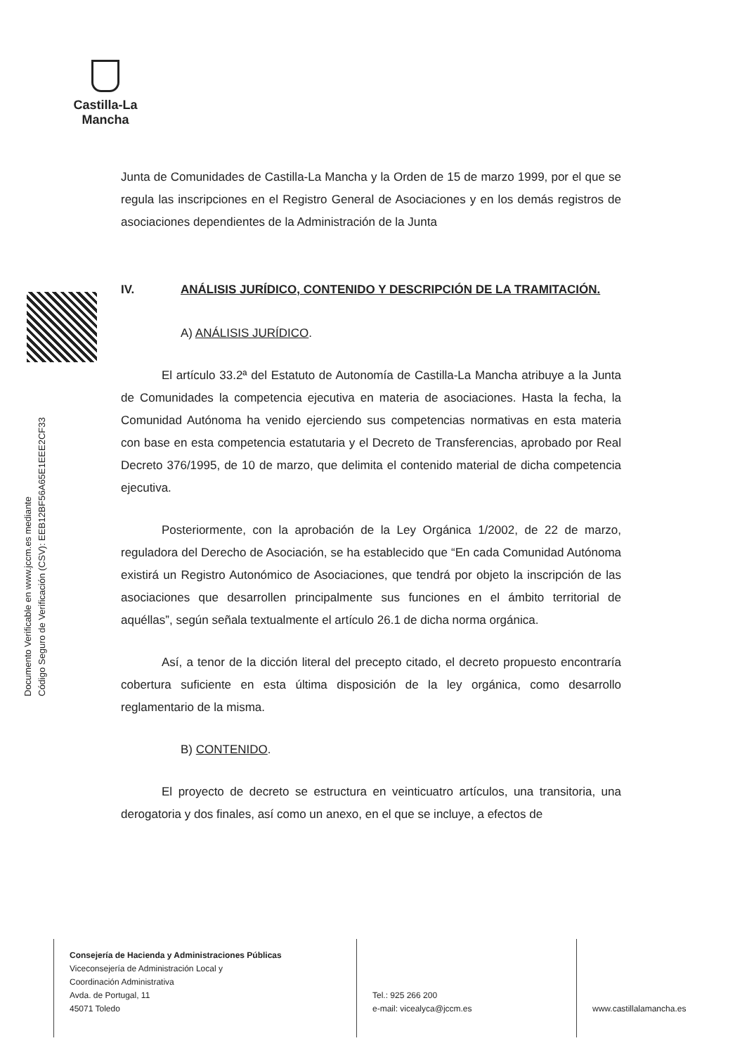Castilla-La Mancha
Documento Verificable en www.jccm.es mediante
Código Seguro de Verificación (CSV): EEB12BF56A65E1EEE2CF33
Junta de Comunidades de Castilla-La Mancha y la Orden de 15 de marzo 1999, por el que se regula las inscripciones en el Registro General de Asociaciones y en los demás registros de asociaciones dependientes de la Administración de la Junta
IV. ANÁLISIS JURÍDICO, CONTENIDO Y DESCRIPCIÓN DE LA TRAMITACIÓN.
A) ANÁLISIS JURÍDICO.
El artículo 33.2ª del Estatuto de Autonomía de Castilla-La Mancha atribuye a la Junta de Comunidades la competencia ejecutiva en materia de asociaciones. Hasta la fecha, la Comunidad Autónoma ha venido ejerciendo sus competencias normativas en esta materia con base en esta competencia estatutaria y el Decreto de Transferencias, aprobado por Real Decreto 376/1995, de 10 de marzo, que delimita el contenido material de dicha competencia ejecutiva.
Posteriormente, con la aprobación de la Ley Orgánica 1/2002, de 22 de marzo, reguladora del Derecho de Asociación, se ha establecido que “En cada Comunidad Autónoma existirá un Registro Autonómico de Asociaciones, que tendrá por objeto la inscripción de las asociaciones que desarrollen principalmente sus funciones en el ámbito territorial de aquéllas”, según señala textualmente el artículo 26.1 de dicha norma orgánica.
Así, a tenor de la dicción literal del precepto citado, el decreto propuesto encontraría cobertura suficiente en esta última disposición de la ley orgánica, como desarrollo reglamentario de la misma.
B) CONTENIDO.
El proyecto de decreto se estructura en veinticuatro artículos, una transitoria, una derogatoria y dos finales, así como un anexo, en el que se incluye, a efectos de
Consejería de Hacienda y Administraciones Públicas
Viceconsejería de Administración Local y
Coordinación Administrativa
Avda. de Portugal, 11
45071 Toledo
Tel.: 925 266 200
e-mail: vicealyca@jccm.es
www.castillalamancha.es